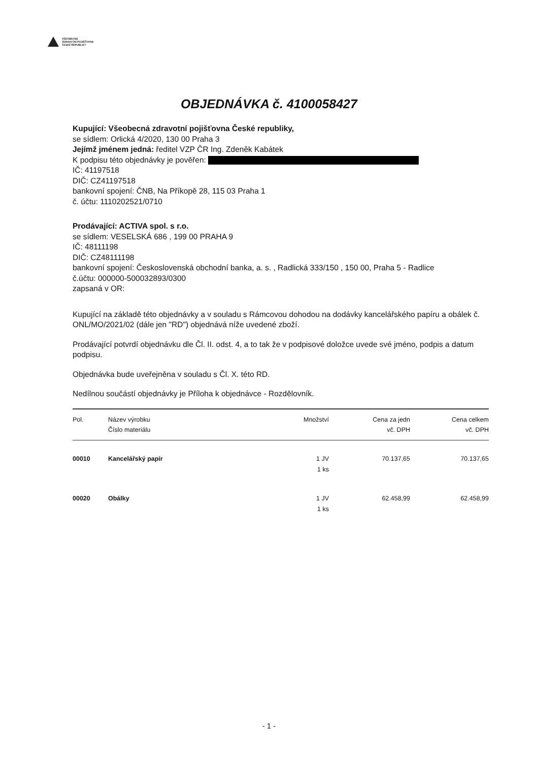VŠEOBECNÁ
ZDRAVOTNÍ POJIŠŤOVNA
ČESKÉ REPUBLIKY
OBJEDNÁVKA č. 4100058427
Kupující: Všeobecná zdravotní pojišťovna České republiky,
se sídlem: Orlická 4/2020, 130 00 Praha 3
Jejímž jménem jedná: ředitel VZP ČR Ing. Zdeněk Kabátek
K podpisu této objednávky je pověřen:
IČ: 41197518
DIČ: CZ41197518
bankovní spojení: ČNB, Na Příkopě 28, 115 03 Praha 1
č. účtu: 1110202521/0710
Prodávající: ACTIVA spol. s r.o.
se sídlem: VESELSKÁ 686 , 199 00 PRAHA 9
IČ: 48111198
DIČ: CZ48111198
bankovní spojení: Československá obchodní banka, a. s. , Radlická 333/150 , 150 00, Praha 5 - Radlice
č.účtu: 000000-500032893/0300
zapsaná v OR:
Kupující na základě této objednávky a v souladu s Rámcovou dohodou na dodávky kancelářského papíru a obálek č. ONL/MO/2021/02 (dále jen "RD") objednává níže uvedené zboží.
Prodávající potvrdí objednávku dle Čl. II. odst. 4, a to tak že v podpisové doložce uvede své jméno, podpis a datum podpisu.
Objednávka bude uveřejněna v souladu s Čl. X. této RD.
Nedílnou součástí objednávky je Příloha k objednávce - Rozdělovník.
| Pol. | Název výrobku Číslo materiálu | Množství | Cena za jedn vč. DPH | Cena celkem vč. DPH |
| --- | --- | --- | --- | --- |
| 00010 | Kancelářský papír | 1 JV 1 ks | 70.137,65 | 70.137,65 |
| 00020 | Obálky | 1 JV 1 ks | 62.458,99 | 62.458,99 |
- 1 -